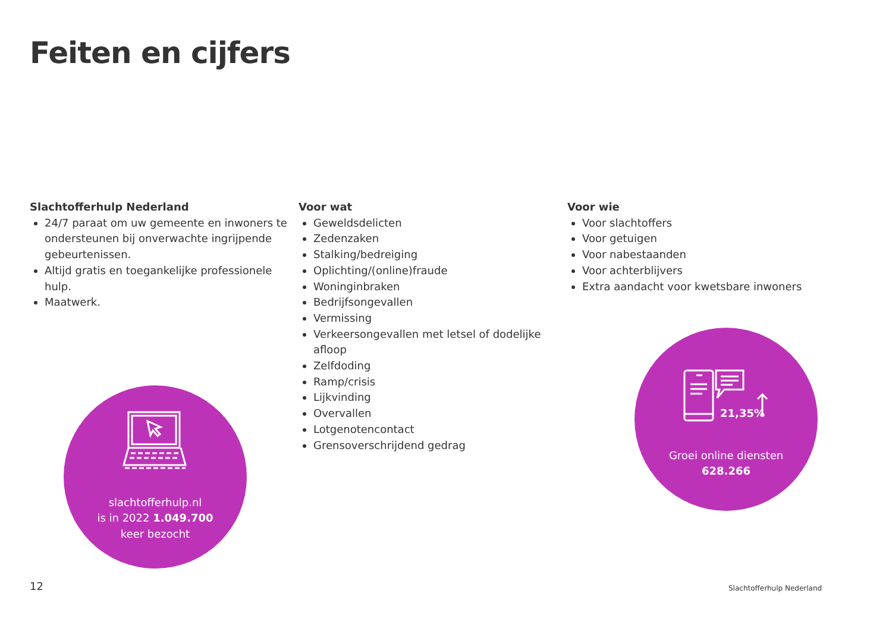Feiten en cijfers
Slachtofferhulp Nederland
24/7 paraat om uw gemeente en inwoners te ondersteunen bij onverwachte ingrijpende gebeurtenissen.
Altijd gratis en toegankelijke professionele hulp.
Maatwerk.
Voor wat
Geweldsdelicten
Zedenzaken
Stalking/bedreiging
Oplichting/(online)fraude
Woninginbraken
Bedrijfsongevallen
Vermissing
Verkeersongevallen met letsel of dodelijke afloop
Zelfdoding
Ramp/crisis
Lijkvinding
Overvallen
Lotgenotencontact
Grensoverschrijdend gedrag
Voor wie
Voor slachtoffers
Voor getuigen
Voor nabestaanden
Voor achterblijvers
Extra aandacht voor kwetsbare inwoners
slachtofferhulp.nl
is in 2022 1.049.700
keer bezocht
21,35%
Groei online diensten
628.266
12 Slachtofferhulp Nederland